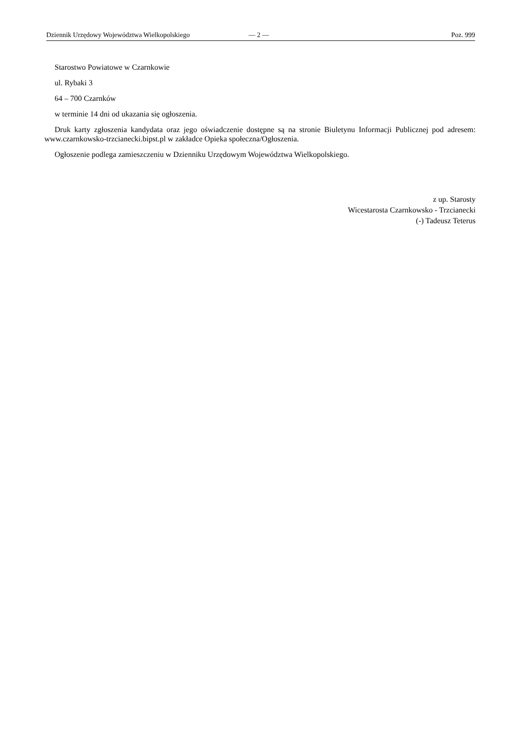Dziennik Urzędowy Województwa Wielkopolskiego — 2 — Poz. 999
Starostwo Powiatowe w Czarnkowie
ul. Rybaki 3
64 – 700 Czarnków
w terminie 14 dni od ukazania się ogłoszenia.
Druk karty zgłoszenia kandydata oraz jego oświadczenie dostępne są na stronie Biuletynu Informacji Publicznej pod adresem: www.czarnkowsko-trzcianecki.bipst.pl w zakładce Opieka społeczna/Ogłoszenia.
Ogłoszenie podlega zamieszczeniu w Dzienniku Urzędowym Województwa Wielkopolskiego.
z up. Starosty
Wicestarosta Czarnkowsko - Trzcianecki
(-) Tadeusz Teterus